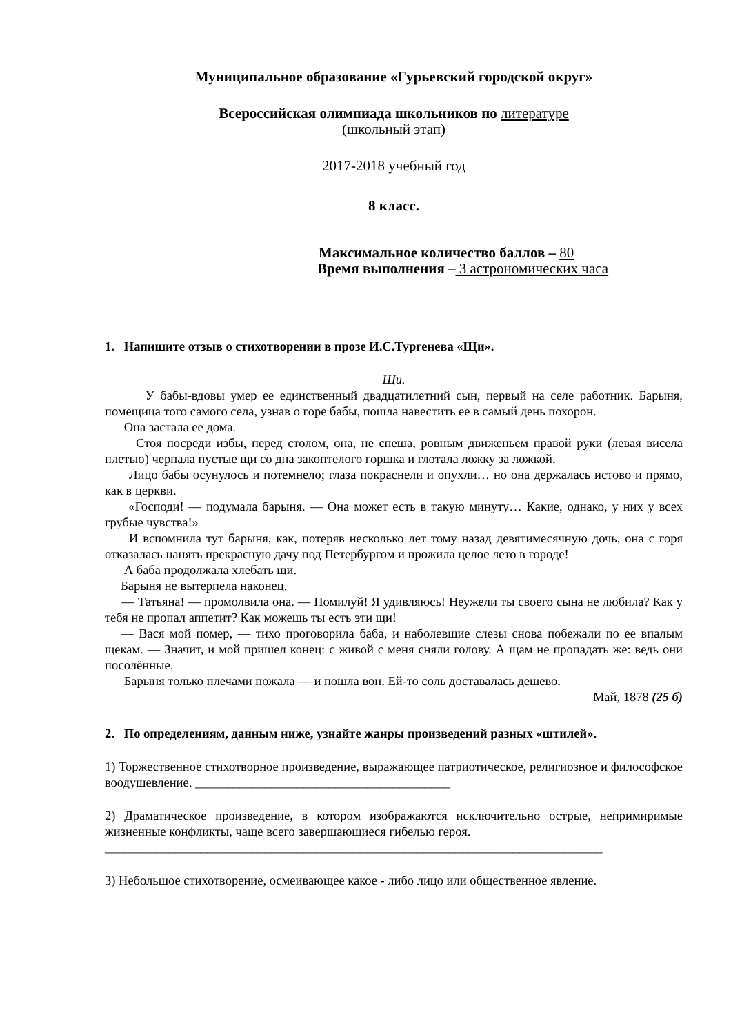Муниципальное образование «Гурьевский городской округ»
Всероссийская олимпиада школьников по литературе
(школьный этап)
2017-2018 учебный год
8 класс.
Максимальное количество баллов – 80
Время выполнения – 3 астрономических часа
1. Напишите отзыв о стихотворении в прозе И.С.Тургенева «Щи».
Щи.
У бабы-вдовы умер ее единственный двадцатилетний сын, первый на селе работник. Барыня, помещица того самого села, узнав о горе бабы, пошла навестить ее в самый день похорон.
Она застала ее дома.
Стоя посреди избы, перед столом, она, не спеша, ровным движеньем правой руки (левая висела плетью) черпала пустые щи со дна закоптелого горшка и глотала ложку за ложкой.
Лицо бабы осунулось и потемнело; глаза покраснели и опухли… но она держалась истово и прямо, как в церкви.
«Господи! — подумала барыня. — Она может есть в такую минуту… Какие, однако, у них у всех грубые чувства!»
И вспомнила тут барыня, как, потеряв несколько лет тому назад девятимесячную дочь, она с горя отказалась нанять прекрасную дачу под Петербургом и прожила целое лето в городе!
А баба продолжала хлебать щи.
Барыня не вытерпела наконец.
— Татьяна! — промолвила она. — Помилуй! Я удивляюсь! Неужели ты своего сына не любила? Как у тебя не пропал аппетит? Как можешь ты есть эти щи!
— Вася мой помер, — тихо проговорила баба, и наболевшие слезы снова побежали по ее впалым щекам. — Значит, и мой пришел конец: с живой с меня сняли голову. А щам не пропадать же: ведь они посолённые.
Барыня только плечами пожала — и пошла вон. Ей-то соль доставалась дешево.
Май, 1878 (25 б)
2. По определениям, данным ниже, узнайте жанры произведений разных «штилей».
1) Торжественное стихотворное произведение, выражающее патриотическое, религиозное и философское воодушевление. ________________________________________
2) Драматическое произведение, в котором изображаются исключительно острые, непримиримые жизненные конфликты, чаще всего завершающиеся гибелью героя.
______________________________________________________________________________
3) Небольшое стихотворение, осмеивающее какое - либо лицо или общественное явление.